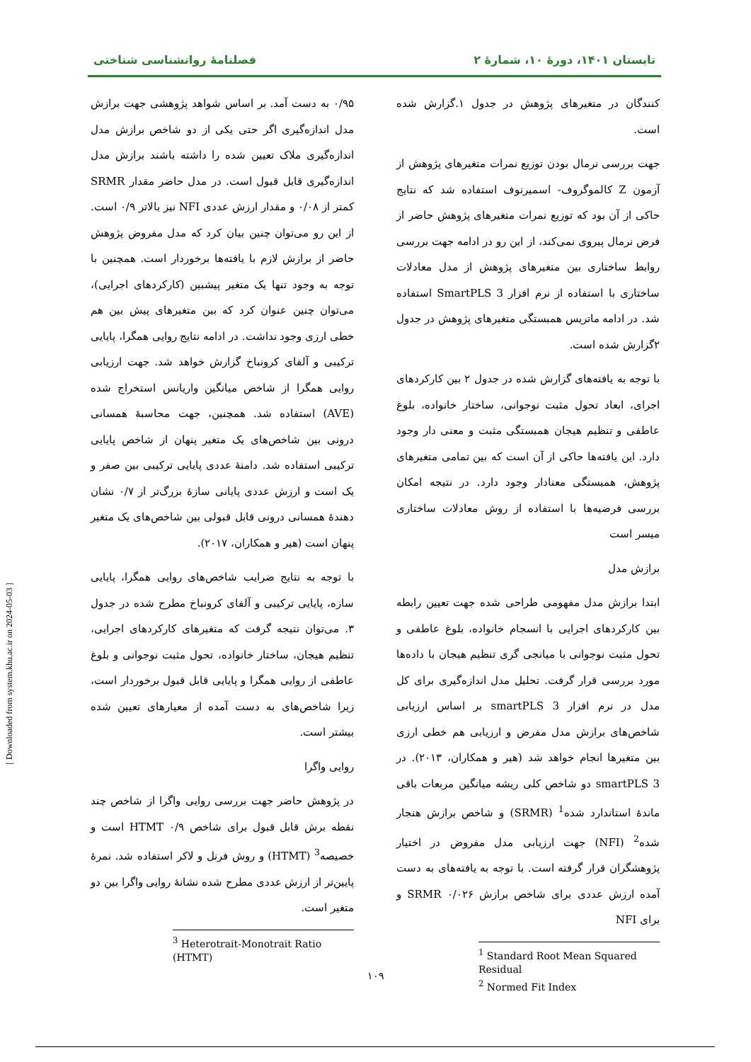تابستان ۱۴۰۱، دورهٔ ۱۰، شمارهٔ ۲ فصلنامهٔ روانشناسی شناختی
کنندگان در متغیرهای پژوهش در جدول ۱.گزارش شده است.
جهت بررسی نرمال بودن توزیع نمرات متغیرهای پژوهش از آزمون Z کالموگروف- اسمیرنوف استفاده شد که نتایج حاکی از آن بود که توزیع نمرات متغیرهای پژوهش حاضر از فرض نرمال پیروی نمی‌کند، از این رو در ادامه جهت بررسی روابط ساختاری بین متغیرهای پژوهش از مدل معادلات ساختاری با استفاده از نرم افزار SmartPLS 3 استفاده شد. در ادامه ماتریس همبستگی متغیرهای پژوهش در جدول ۲گزارش شده است.
با توجه به یافته‌های گزارش شده در جدول ۲ بین کارکردهای اجرای، ابعاد تحول مثبت نوجوانی، ساختار خانواده، بلوغ عاطفی و تنظیم هیجان همبستگی مثبت و معنی دار وجود دارد. این یافته‌ها حاکی از آن است که بین تمامی متغیرهای پژوهش، همبستگی معنادار وجود دارد. در نتیجه امکان بررسی فرضیه‌ها با استفاده از روش معادلات ساختاری میسر است
برازش مدل
ابتدا برازش مدل مفهومی طراحی شده جهت تعیین رابطه بین کارکردهای اجرایی با انسجام خانواده، بلوغ عاطفی و تحول مثبت نوجوانی با میانجی گری تنظیم هیجان با داده‌ها مورد بررسی قرار گرفت. تحلیل مدل اندازه‌گیری برای کل مدل در نرم افزار smartPLS 3 بر اساس ارزیابی شاخص‌های برازش مدل مفرض و ارزیابی هم خطی ارزی بین متغیرها انجام خواهد شد (هیر و همکاران، ۲۰۱۳). در smartPLS 3 دو شاخص کلی ریشه میانگین مربعات باقی ماندهٔ استاندارد شده<sup>1</sup> (SRMR) و شاخص برازش هنجار شده<sup>2</sup> (NFI) جهت ارزیابی مدل مفروض در اختیار پژوهشگران قرار گرفته است. با توجه به یافته‌های به دست آمده ارزش عددی برای شاخص برازش SRMR ۰/۰۲۶ و برای NFI
<sup>1</sup> Standard Root Mean Squared Residual
<sup>2</sup> Normed Fit Index
۰/۹۵ به دست آمد. بر اساس شواهد پژوهشی جهت برازش مدل اندازه‌گیری اگر حتی یکی از دو شاخص برازش مدل اندازه‌گیری ملاک تعیین شده را داشته باشند برازش مدل اندازه‌گیری قابل قبول است. در مدل حاضر مقدار SRMR کمتر از ۰/۰۸ و مقدار ارزش عددی NFI نیز بالاتر ۰/۹ است. از این رو می‌توان چنین بیان کرد که مدل مفروض پژوهش حاضر از برازش لازم با یافته‌ها برخوردار است. همچنین با توجه به وجود تنها یک متغیر پیشبین (کارکردهای اجرایی)، می‌توان چنین عنوان کرد که بین متغیرهای پیش بین هم خطی ارزی وجود نداشت. در ادامه نتایج روایی همگرا، پایایی ترکیبی و آلفای کرونباخ گزارش خواهد شد. جهت ارزیابی روایی همگرا از شاخص میانگین واریانس استخراج شده (AVE) استفاده شد. همچنین، جهت محاسبهٔ همسانی درونی بین شاخص‌های یک متغیر پنهان از شاخص پایایی ترکیبی استفاده شد. دامنهٔ عددی پایایی ترکیبی بین صفر و یک است و ارزش عددی پایانی سازهٔ بزرگ‌تر از ۰/۷ نشان دهندهٔ همسانی درونی قابل قبولی بین شاخص‌های یک متغیر پنهان است (هیر و همکاران، ۲۰۱۷).
با توجه به نتایج ضرایب شاخص‌های روایی همگرا، پایایی سازه، پایایی ترکیبی و آلفای کرونباخ مطرح شده در جدول ۳. می‌توان نتیجه گرفت که متغیرهای کارکردهای اجرایی، تنظیم هیجان، ساختار خانواده، تحول مثبت نوجوانی و بلوغ عاطفی از روایی همگرا و پایایی قابل قبول برخوردار است، زیرا شاخص‌های به دست آمده از معیارهای تعیین شده بیشتر است.
روایی واگرا
در پژوهش حاضر جهت بررسی روایی واگرا از شاخص چند نقطه برش قابل قبول برای شاخص HTMT ۰/۹ است و خصیصه<sup>3</sup> (HTMT) و روش فرنل و لاکر استفاده شد. نمرهٔ پایین‌تر از ارزش عددی مطرح شده نشانهٔ روایی واگرا بین دو متغیر است.
<sup>3</sup> Heterotrait-Monotrait Ratio (HTMT)
۱۰۹
[ Downloaded from system.khu.ac.ir on 2024-05-03 ]